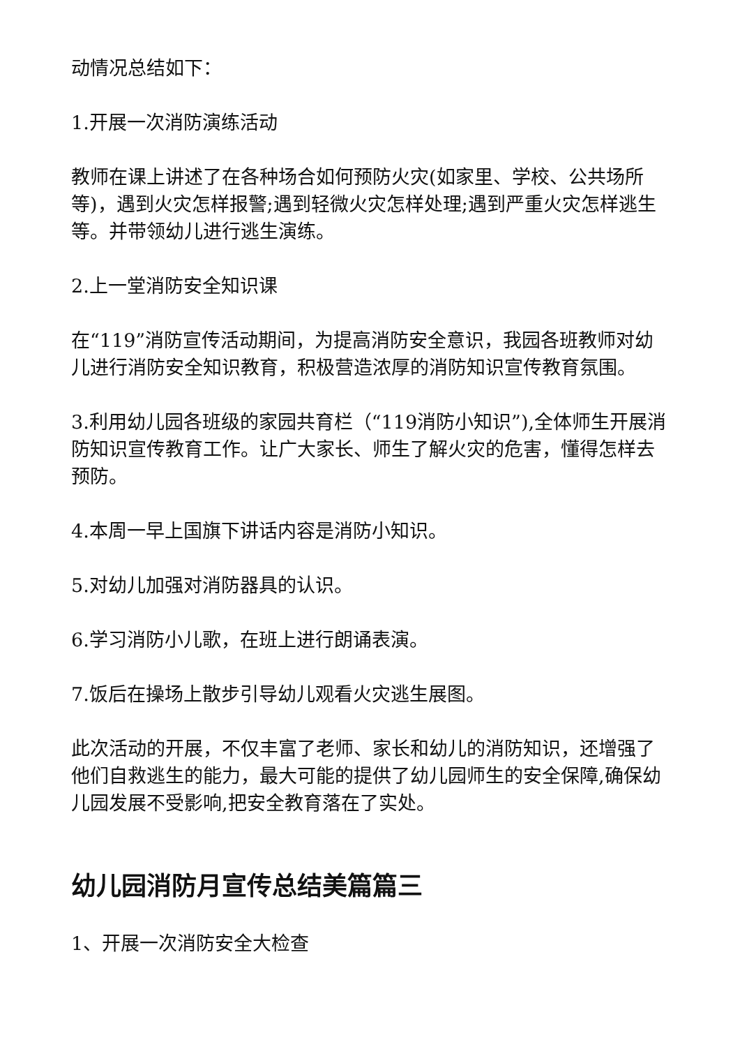动情况总结如下：
1.开展一次消防演练活动
教师在课上讲述了在各种场合如何预防火灾(如家里、学校、公共场所等)，遇到火灾怎样报警;遇到轻微火灾怎样处理;遇到严重火灾怎样逃生等。并带领幼儿进行逃生演练。
2.上一堂消防安全知识课
在“119”消防宣传活动期间，为提高消防安全意识，我园各班教师对幼儿进行消防安全知识教育，积极营造浓厚的消防知识宣传教育氛围。
3.利用幼儿园各班级的家园共育栏（“119消防小知识”),全体师生开展消防知识宣传教育工作。让广大家长、师生了解火灾的危害，懂得怎样去预防。
4.本周一早上国旗下讲话内容是消防小知识。
5.对幼儿加强对消防器具的认识。
6.学习消防小儿歌，在班上进行朗诵表演。
7.饭后在操场上散步引导幼儿观看火灾逃生展图。
此次活动的开展，不仅丰富了老师、家长和幼儿的消防知识，还增强了他们自救逃生的能力，最大可能的提供了幼儿园师生的安全保障,确保幼儿园发展不受影响,把安全教育落在了实处。
幼儿园消防月宣传总结美篇篇三
1、开展一次消防安全大检查